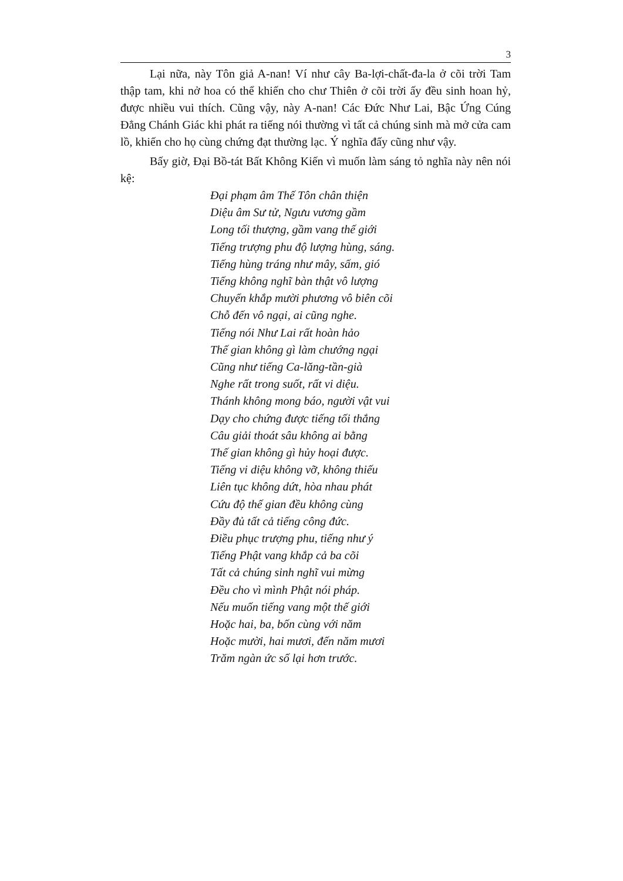3
Lại nữa, này Tôn giả A-nan! Ví như cây Ba-lợi-chất-đa-la ở cõi trời Tam thập tam, khi nở hoa có thể khiến cho chư Thiên ở cõi trời ấy đều sinh hoan hỷ, được nhiều vui thích. Cũng vậy, này A-nan! Các Đức Như Lai, Bậc Ứng Cúng Đẳng Chánh Giác khi phát ra tiếng nói thường vì tất cả chúng sinh mà mở cửa cam lồ, khiến cho họ cùng chứng đạt thường lạc. Ý nghĩa đấy cũng như vậy.
Bấy giờ, Đại Bồ-tát Bất Không Kiến vì muốn làm sáng tỏ nghĩa này nên nói kệ:
Đại phạm âm Thế Tôn chân thiện
Diệu âm Sư tử, Ngưu vương gầm
Long tối thượng, gầm vang thế giới
Tiếng trượng phu độ lượng hùng, sáng.
Tiếng hùng tráng như mây, sấm, gió
Tiếng không nghĩ bàn thật vô lượng
Chuyển khắp mười phương vô biên cõi
Chỗ đến vô ngại, ai cũng nghe.
Tiếng nói Như Lai rất hoàn hảo
Thế gian không gì làm chướng ngại
Cũng như tiếng Ca-lăng-tần-già
Nghe rất trong suốt, rất vi diệu.
Thánh không mong báo, người vật vui
Dạy cho chứng được tiếng tối thắng
Câu giải thoát sâu không ai bằng
Thế gian không gì hủy hoại được.
Tiếng vi diệu không vỡ, không thiếu
Liên tục không dứt, hòa nhau phát
Cứu độ thế gian đều không cùng
Đầy đủ tất cả tiếng công đức.
Điều phục trượng phu, tiếng như ý
Tiếng Phật vang khắp cả ba cõi
Tất cả chúng sinh nghĩ vui mừng
Đều cho vì mình Phật nói pháp.
Nếu muốn tiếng vang một thế giới
Hoặc hai, ba, bốn cùng với năm
Hoặc mười, hai mươi, đến năm mươi
Trăm ngàn ức số lại hơn trước.